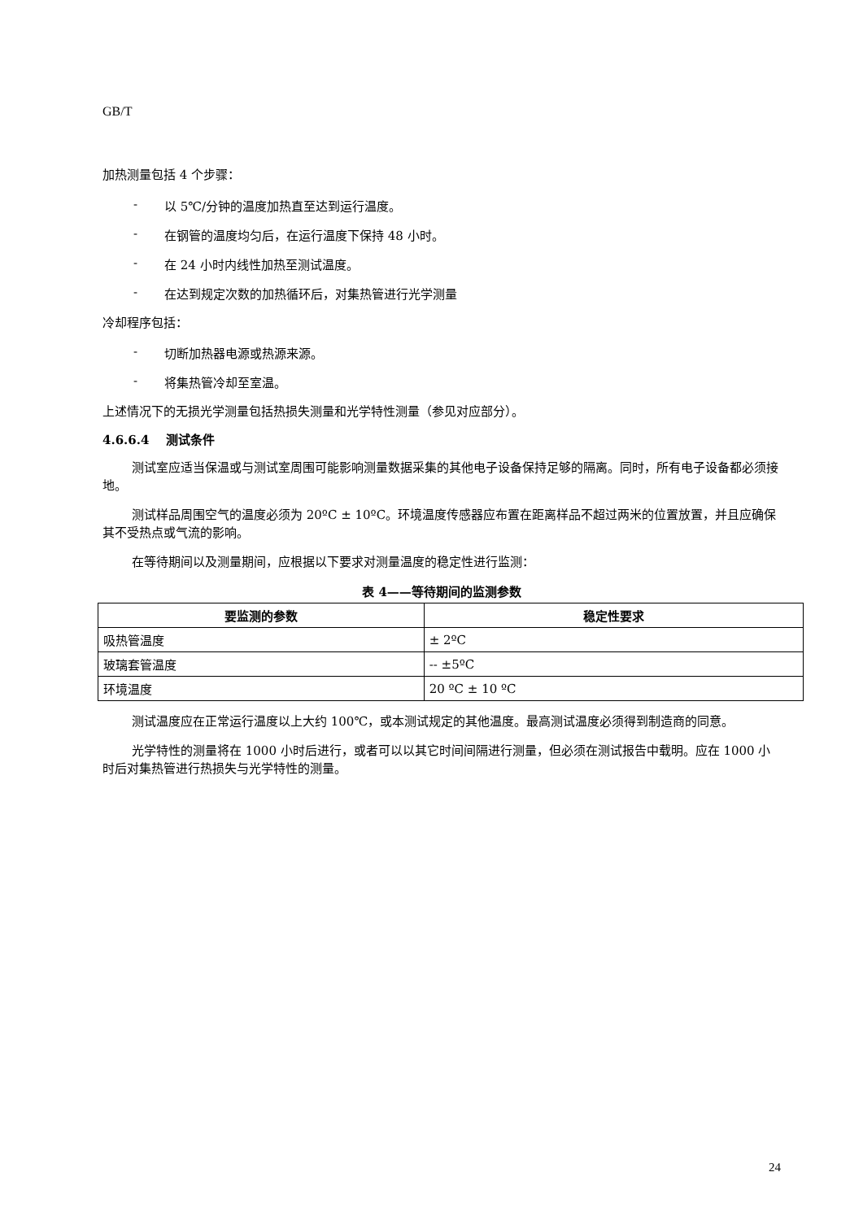GB/T
加热测量包括 4 个步骤：
- 以 5℃/分钟的温度加热直至达到运行温度。
- 在钢管的温度均匀后，在运行温度下保持 48 小时。
- 在 24 小时内线性加热至测试温度。
- 在达到规定次数的加热循环后，对集热管进行光学测量
冷却程序包括：
- 切断加热器电源或热源来源。
- 将集热管冷却至室温。
上述情况下的无损光学测量包括热损失测量和光学特性测量（参见对应部分）。
4.6.6.4 测试条件
测试室应适当保温或与测试室周围可能影响测量数据采集的其他电子设备保持足够的隔离。同时，所有电子设备都必须接地。
测试样品周围空气的温度必须为 20ºC ± 10ºC。环境温度传感器应布置在距离样品不超过两米的位置放置，并且应确保其不受热点或气流的影响。
在等待期间以及测量期间，应根据以下要求对测量温度的稳定性进行监测：
表 4——等待期间的监测参数
| 要监测的参数 | 稳定性要求 |
| --- | --- |
| 吸热管温度 | ± 2ºC |
| 玻璃套管温度 | -- ±5ºC |
| 环境温度 | 20 ºC ± 10 ºC |
测试温度应在正常运行温度以上大约 100℃，或本测试规定的其他温度。最高测试温度必须得到制造商的同意。
光学特性的测量将在 1000 小时后进行，或者可以以其它时间间隔进行测量，但必须在测试报告中载明。应在 1000 小时后对集热管进行热损失与光学特性的测量。
24